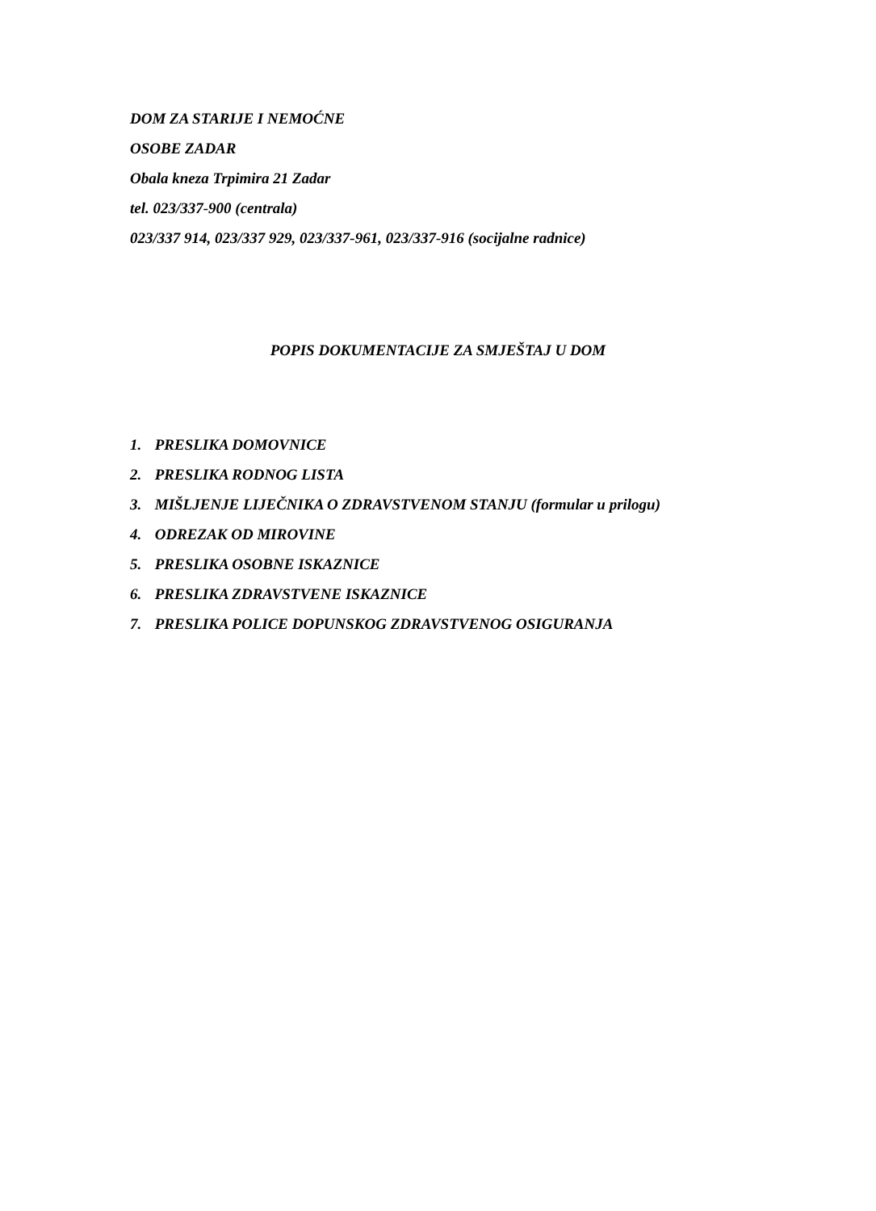DOM ZA STARIJE I NEMOĆNE
OSOBE ZADAR
Obala kneza Trpimira 21 Zadar
tel. 023/337-900 (centrala)
023/337 914, 023/337 929, 023/337-961, 023/337-916 (socijalne radnice)
POPIS DOKUMENTACIJE ZA SMJEŠTAJ U DOM
1. PRESLIKA DOMOVNICE
2. PRESLIKA RODNOG LISTA
3. MIŠLJENJE LIJEČNIKA O ZDRAVSTVENOM STANJU (formular u prilogu)
4. ODREZAK OD MIROVINE
5. PRESLIKA OSOBNE ISKAZNICE
6. PRESLIKA ZDRAVSTVENE ISKAZNICE
7. PRESLIKA POLICE DOPUNSKOG ZDRAVSTVENOG OSIGURANJA